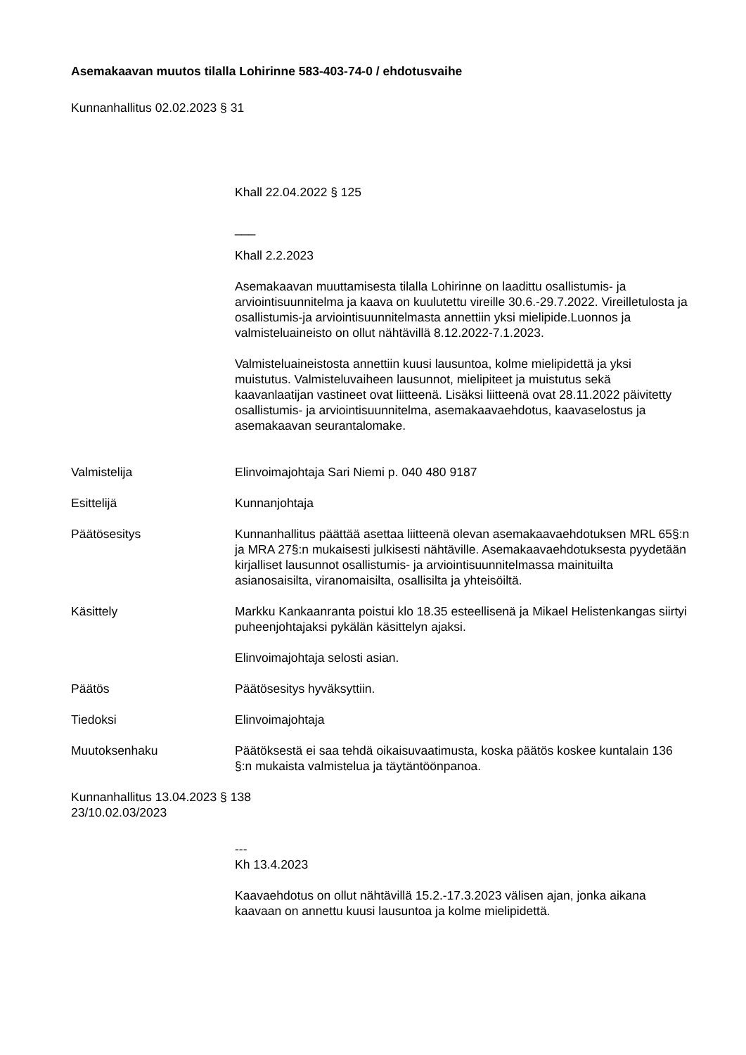Asemakaavan muutos tilalla Lohirinne 583-403-74-0 / ehdotusvaihe
Kunnanhallitus 02.02.2023 § 31
Khall 22.04.2022 § 125
___
Khall 2.2.2023
Asemakaavan muuttamisesta tilalla Lohirinne on laadittu osallistumis- ja arviointisuunnitelma ja kaava on kuulutettu vireille 30.6.-29.7.2022. Vireilletulosta ja osallistumis-ja arviointisuunnitelmasta annettiin yksi mielipide.Luonnos ja valmisteluaineisto on ollut nähtävillä 8.12.2022-7.1.2023.
Valmisteluaineistosta annettiin kuusi lausuntoa, kolme mielipidettä ja yksi muistutus. Valmisteluvaiheen lausunnot, mielipiteet ja muistutus sekä kaavanlaatijan vastineet ovat liitteenä. Lisäksi liitteenä ovat 28.11.2022 päivitetty osallistumis- ja arviointisuunnitelma, asemakaavaehdotus, kaavaselostus ja asemakaavan seurantalomake.
Valmistelija Elinvoimajohtaja Sari Niemi p. 040 480 9187
Esittelijä Kunnanjohtaja
Päätösesitys Kunnanhallitus päättää asettaa liitteenä olevan asemakaavaehdotuksen MRL 65§:n ja MRA 27§:n mukaisesti julkisesti nähtäville. Asemakaavaehdotuksesta pyydetään kirjalliset lausunnot osallistumis- ja arviointisuunnitelmassa mainituilta asianosaisilta, viranomaisilta, osallisilta ja yhteisöiltä.
Käsittely Markku Kankaanranta poistui klo 18.35 esteellisenä ja Mikael Helistenkangas siirtyi puheenjohtajaksi pykälän käsittelyn ajaksi.
Elinvoimajohtaja selosti asian.
Päätös Päätösesitys hyväksyttiin.
Tiedoksi Elinvoimajohtaja
Muutoksenhaku Päätöksestä ei saa tehdä oikaisuvaatimusta, koska päätös koskee kuntalain 136 §:n mukaista valmistelua ja täytäntöönpanoa.
Kunnanhallitus 13.04.2023 § 138
23/10.02.03/2023
---
Kh 13.4.2023
Kaavaehdotus on ollut nähtävillä 15.2.-17.3.2023 välisen ajan, jonka aikana kaavaan on annettu kuusi lausuntoa ja kolme mielipidettä.